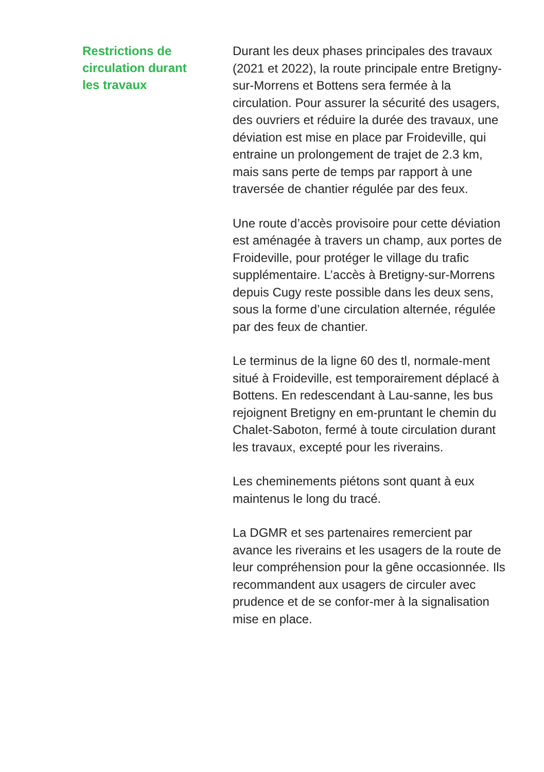Restrictions de
circulation durant
les travaux
Durant les deux phases principales des travaux (2021 et 2022), la route principale entre Bretigny-sur-Morrens et Bottens sera fermée à la circulation. Pour assurer la sécurité des usagers, des ouvriers et réduire la durée des travaux, une déviation est mise en place par Froideville, qui entraine un prolongement de trajet de 2.3 km, mais sans perte de temps par rapport à une traversée de chantier régulée par des feux.
Une route d’accès provisoire pour cette déviation est aménagée à travers un champ, aux portes de Froideville, pour protéger le village du trafic supplémentaire. L’accès à Bretigny-sur-Morrens depuis Cugy reste possible dans les deux sens, sous la forme d’une circulation alternée, régulée par des feux de chantier.
Le terminus de la ligne 60 des tl, normale-ment situé à Froideville, est temporairement déplacé à Bottens. En redescendant à Lau-sanne, les bus rejoignent Bretigny en em-pruntant le chemin du Chalet-Saboton, fermé à toute circulation durant les travaux, excepté pour les riverains.
Les cheminements piétons sont quant à eux maintenus le long du tracé.
La DGMR et ses partenaires remercient par avance les riverains et les usagers de la route de leur compréhension pour la gêne occasionnée. Ils recommandent aux usagers de circuler avec prudence et de se confor-mer à la signalisation mise en place.